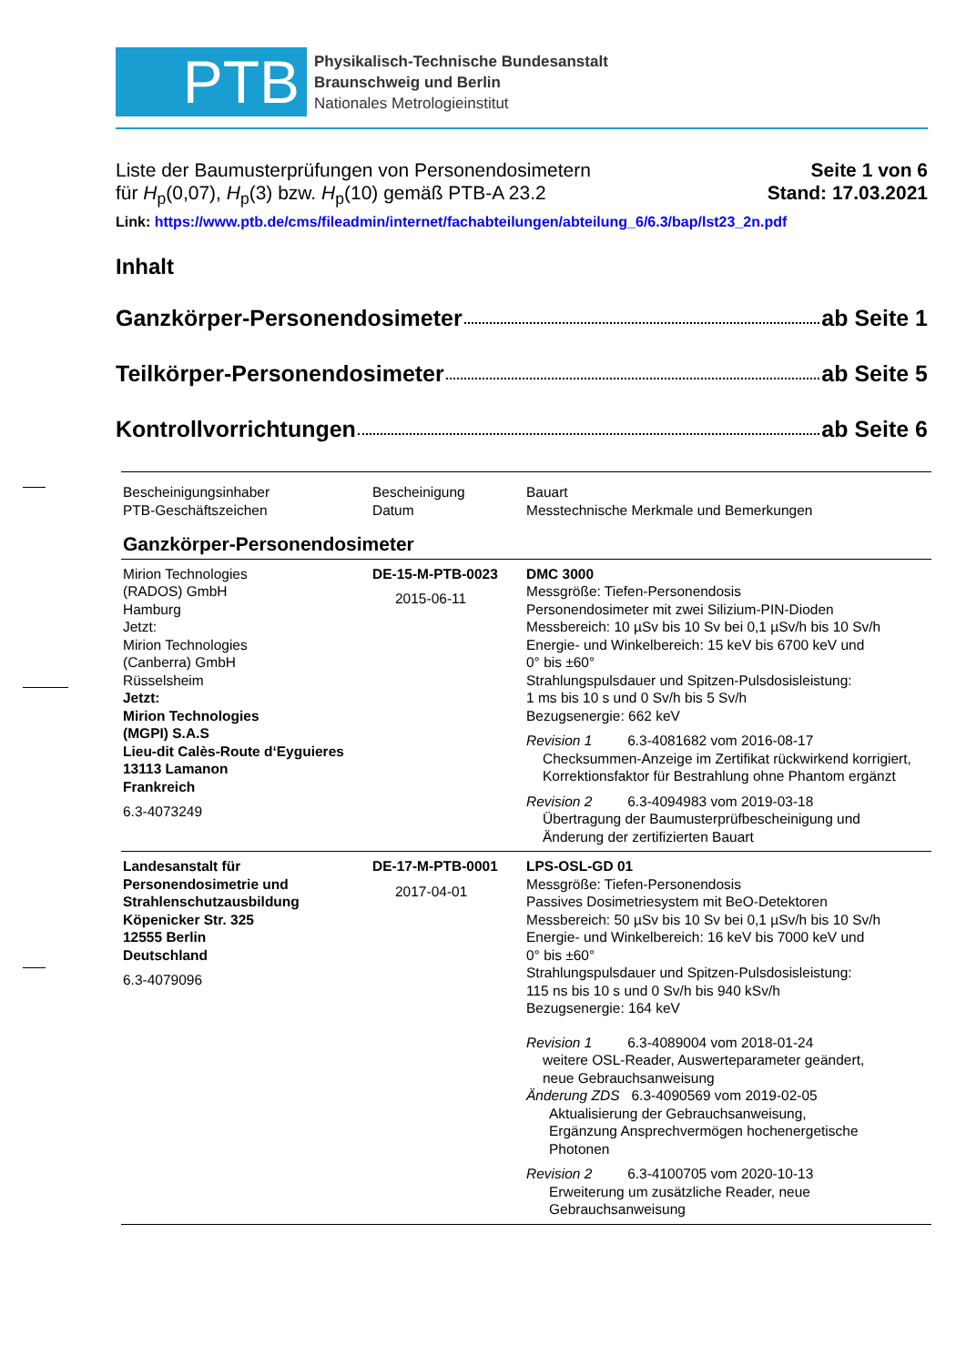PTB
Physikalisch-Technische Bundesanstalt
Braunschweig und Berlin
Nationales Metrologieinstitut
Liste der Baumusterprüfungen von Personendosimetern
für H<sub>p</sub>(0,07), H<sub>p</sub>(3) bzw. H<sub>p</sub>(10) gemäß PTB-A 23.2
Seite 1 von 6
Stand: 17.03.2021
Link: https://www.ptb.de/cms/fileadmin/internet/fachabteilungen/abteilung_6/6.3/bap/lst23_2n.pdf
Inhalt
Ganzkörper-Personendosimeter ab Seite 1
Teilkörper-Personendosimeter ab Seite 5
Kontrollvorrichtungen ab Seite 6
| Bescheinigungsinhaber PTB-Geschäftszeichen | Bescheinigung Datum | Bauart Messtechnische Merkmale und Bemerkungen |
| --- | --- | --- |
| Ganzkörper-Personendosimeter | | |
| Mirion Technologies (RADOS) GmbH Hamburg Jetzt: Mirion Technologies (Canberra) GmbH Rüsselsheim Jetzt: Mirion Technologies (MGPI) S.A.S Lieu-dit Calès-Route d‘Eyguieres 13113 Lamanon Frankreich 6.3-4073249 | DE-15-M-PTB-0023 2015-06-11 | DMC 3000 Messgröße: Tiefen-Personendosis Personendosimeter mit zwei Silizium-PIN-Dioden Messbereich: 10 µSv bis 10 Sv bei 0,1 µSv/h bis 10 Sv/h Energie- und Winkelbereich: 15 keV bis 6700 keV und 0° bis ±60° Strahlungspulsdauer und Spitzen-Pulsdosisleistung: 1 ms bis 10 s und 0 Sv/h bis 5 Sv/h Bezugsenergie: 662 keV Revision 1 6.3-4081682 vom 2016-08-17 Checksummen-Anzeige im Zertifikat rückwirkend korrigiert, Korrektionsfaktor für Bestrahlung ohne Phantom ergänzt Revision 2 6.3-4094983 vom 2019-03-18 Übertragung der Baumusterprüfbescheinigung und Änderung der zertifizierten Bauart |
| Landesanstalt für Personendosimetrie und Strahlenschutzausbildung Köpenicker Str. 325 12555 Berlin Deutschland 6.3-4079096 | DE-17-M-PTB-0001 2017-04-01 | LPS-OSL-GD 01 Messgröße: Tiefen-Personendosis Passives Dosimetriesystem mit BeO-Detektoren Messbereich: 50 µSv bis 10 Sv bei 0,1 µSv/h bis 10 Sv/h Energie- und Winkelbereich: 16 keV bis 7000 keV und 0° bis ±60° Strahlungspulsdauer und Spitzen-Pulsdosisleistung: 115 ns bis 10 s und 0 Sv/h bis 940 kSv/h Bezugsenergie: 164 keV Revision 1 6.3-4089004 vom 2018-01-24 weitere OSL-Reader, Auswerteparameter geändert, neue Gebrauchsanweisung Änderung ZDS 6.3-4090569 vom 2019-02-05 Aktualisierung der Gebrauchsanweisung, Ergänzung Ansprechvermögen hochenergetische Photonen Revision 2 6.3-4100705 vom 2020-10-13 Erweiterung um zusätzliche Reader, neue Gebrauchsanweisung |